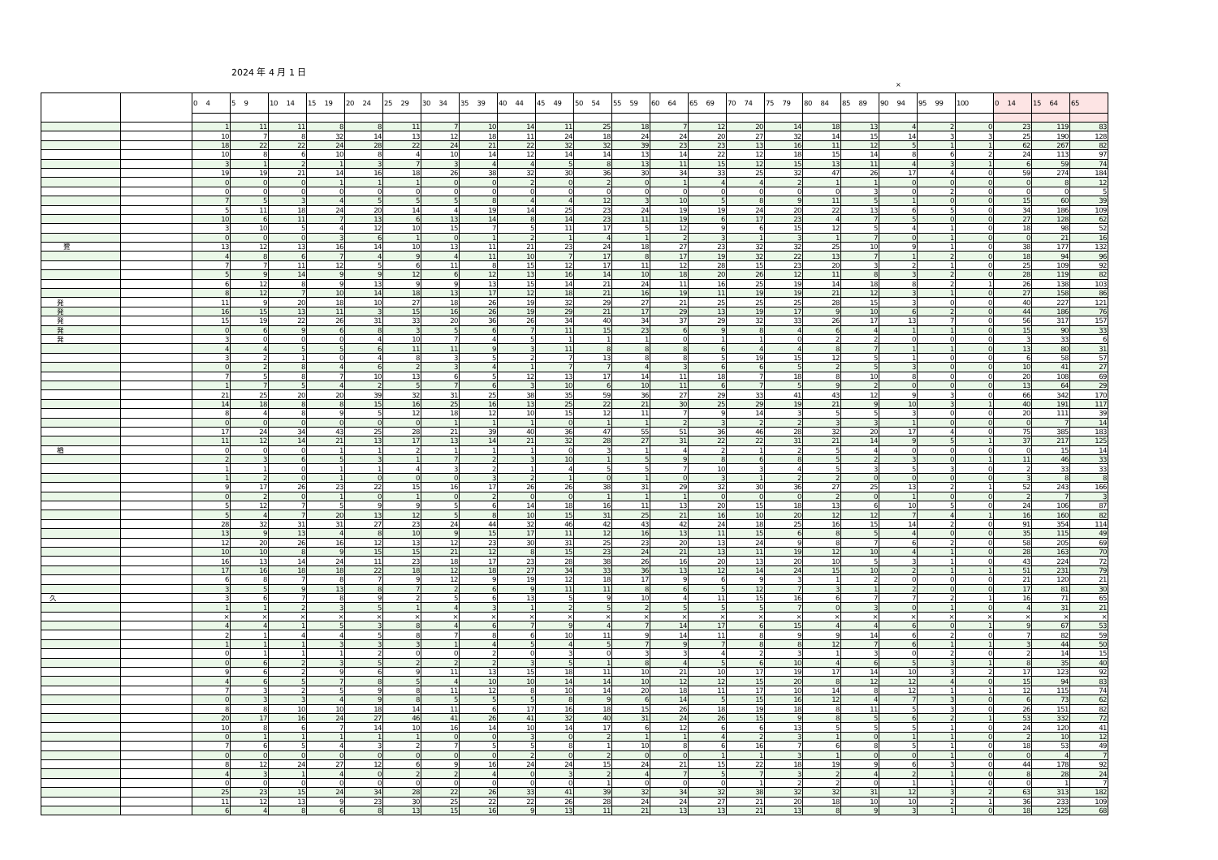2024 年 4 月 1 日
×
| | | 0 4 | 5 9 | 10 14 | 15 19 | 20 24 | 25 29 | 30 34 | 35 39 | 40 44 | 45 49 | 50 54 | 55 59 | 60 64 | 65 69 | 70 74 | 75 79 | 80 84 | 85 89 | 90 94 | 95 99 | 100 | 0 14 | 15 64 | 65 |
| --- | --- | --- | --- | --- | --- | --- | --- | --- | --- | --- | --- | --- | --- | --- | --- | --- | --- | --- | --- | --- | --- | --- | --- | --- | --- |
| | | 1 | 11 | 11 | 8 | 8 | 11 | 7 | 10 | 14 | 11 | 25 | 18 | 7 | 12 | 20 | 14 | 18 | 13 | 4 | 2 | 0 | 23 | 119 | 83 |
| | | 10 | 7 | 8 | 32 | 14 | 13 | 12 | 18 | 11 | 24 | 18 | 24 | 24 | 20 | 27 | 32 | 14 | 15 | 14 | 3 | 3 | 25 | 190 | 128 |
| | | 18 | 22 | 22 | 24 | 28 | 22 | 24 | 21 | 22 | 32 | 32 | 39 | 23 | 23 | 13 | 16 | 11 | 12 | 5 | 1 | 1 | 62 | 267 | 82 |
| | | 10 | 8 | 6 | 10 | 8 | 4 | 10 | 14 | 12 | 14 | 14 | 13 | 14 | 22 | 12 | 18 | 15 | 14 | 8 | 6 | 2 | 24 | 113 | 97 |
| | | 3 | 1 | 2 | 1 | 3 | 7 | 3 | 4 | 4 | 5 | 8 | 13 | 11 | 15 | 12 | 15 | 13 | 11 | 4 | 3 | 1 | 6 | 59 | 74 |
| | | 19 | 19 | 21 | 14 | 16 | 18 | 26 | 38 | 32 | 30 | 36 | 30 | 34 | 33 | 25 | 32 | 47 | 26 | 17 | 4 | 0 | 59 | 274 | 184 |
| | | 0 | 0 | 0 | 1 | 1 | 1 | 0 | 0 | 2 | 0 | 2 | 0 | 1 | 4 | 4 | 2 | 1 | 1 | 0 | 0 | 0 | 0 | 8 | 12 |
| | | 0 | 0 | 0 | 0 | 0 | 0 | 0 | 0 | 0 | 0 | 0 | 0 | 0 | 0 | 0 | 0 | 0 | 3 | 0 | 2 | 0 | 0 | 0 | 5 |
| | | 7 | 5 | 3 | 4 | 5 | 5 | 5 | 8 | 4 | 4 | 12 | 3 | 10 | 5 | 8 | 9 | 11 | 5 | 1 | 0 | 0 | 15 | 60 | 39 |
| | | 5 | 11 | 18 | 24 | 20 | 14 | 4 | 19 | 14 | 25 | 23 | 24 | 19 | 19 | 24 | 20 | 22 | 13 | 6 | 5 | 0 | 34 | 186 | 109 |
| | | 10 | 6 | 11 | 7 | 13 | 6 | 13 | 14 | 8 | 14 | 23 | 11 | 19 | 6 | 17 | 23 | 4 | 7 | 5 | 0 | 0 | 27 | 128 | 62 |
| | | 3 | 10 | 5 | 4 | 12 | 10 | 15 | 7 | 5 | 11 | 17 | 5 | 12 | 9 | 6 | 15 | 12 | 5 | 4 | 1 | 0 | 18 | 98 | 52 |
| | | 0 | 0 | 0 | 3 | 6 | 1 | 0 | 1 | 2 | 1 | 4 | 1 | 2 | 3 | 1 | 3 | 1 | 7 | 0 | 1 | 0 | 0 | 21 | 16 |
| 鷺 | | 13 | 12 | 13 | 16 | 14 | 10 | 13 | 11 | 21 | 23 | 24 | 18 | 27 | 23 | 32 | 32 | 25 | 10 | 9 | 1 | 0 | 38 | 177 | 132 |
| | | 4 | 8 | 6 | 7 | 4 | 9 | 4 | 11 | 10 | 7 | 17 | 8 | 17 | 19 | 32 | 22 | 13 | 7 | 1 | 2 | 0 | 18 | 94 | 96 |
| | | 7 | 7 | 11 | 12 | 5 | 6 | 11 | 8 | 15 | 12 | 17 | 11 | 12 | 28 | 15 | 23 | 20 | 3 | 2 | 1 | 0 | 25 | 109 | 92 |
| | | 5 | 9 | 14 | 9 | 9 | 12 | 6 | 12 | 13 | 16 | 14 | 10 | 18 | 20 | 26 | 12 | 11 | 8 | 3 | 2 | 0 | 28 | 119 | 82 |
| | | 6 | 12 | 8 | 9 | 13 | 9 | 9 | 13 | 15 | 14 | 21 | 24 | 11 | 16 | 25 | 19 | 14 | 18 | 8 | 2 | 1 | 26 | 138 | 103 |
| | | 8 | 12 | 7 | 10 | 14 | 18 | 13 | 17 | 12 | 18 | 21 | 16 | 19 | 11 | 19 | 19 | 21 | 12 | 3 | 1 | 0 | 27 | 158 | 86 |
| 発 | | 11 | 9 | 20 | 18 | 10 | 27 | 18 | 26 | 19 | 32 | 29 | 27 | 21 | 25 | 25 | 25 | 28 | 15 | 3 | 0 | 0 | 40 | 227 | 121 |
| 発 | | 16 | 15 | 13 | 11 | 3 | 15 | 16 | 26 | 19 | 29 | 21 | 17 | 29 | 13 | 19 | 17 | 9 | 10 | 6 | 2 | 0 | 44 | 186 | 76 |
| 発 | | 15 | 19 | 22 | 26 | 31 | 33 | 20 | 36 | 26 | 34 | 40 | 34 | 37 | 29 | 32 | 33 | 26 | 17 | 13 | 7 | 0 | 56 | 317 | 157 |
| 発 | | 0 | 6 | 9 | 6 | 8 | 3 | 5 | 6 | 7 | 11 | 15 | 23 | 6 | 9 | 8 | 4 | 6 | 4 | 1 | 1 | 0 | 15 | 90 | 33 |
| 発 | | 3 | 0 | 0 | 0 | 4 | 10 | 7 | 4 | 5 | 1 | 1 | 1 | 0 | 1 | 1 | 0 | 2 | 2 | 0 | 0 | 0 | 3 | 33 | 6 |
| | | 4 | 4 | 5 | 5 | 6 | 11 | 11 | 9 | 3 | 11 | 8 | 8 | 8 | 6 | 4 | 4 | 8 | 7 | 1 | 1 | 0 | 13 | 80 | 31 |
| | | 3 | 2 | 1 | 0 | 4 | 8 | 3 | 5 | 2 | 7 | 13 | 8 | 8 | 5 | 19 | 15 | 12 | 5 | 1 | 0 | 0 | 6 | 58 | 57 |
| | | 0 | 2 | 8 | 4 | 6 | 2 | 3 | 4 | 1 | 7 | 7 | 4 | 3 | 6 | 6 | 5 | 2 | 5 | 3 | 0 | 0 | 10 | 41 | 27 |
| | | 7 | 5 | 8 | 7 | 10 | 13 | 6 | 5 | 12 | 13 | 17 | 14 | 11 | 18 | 7 | 18 | 8 | 10 | 8 | 0 | 0 | 20 | 108 | 69 |
| | | 1 | 7 | 5 | 4 | 2 | 5 | 7 | 6 | 3 | 10 | 6 | 10 | 11 | 6 | 7 | 5 | 9 | 2 | 0 | 0 | 0 | 13 | 64 | 29 |
| | | 21 | 25 | 20 | 20 | 39 | 32 | 31 | 25 | 38 | 35 | 59 | 36 | 27 | 29 | 33 | 41 | 43 | 12 | 9 | 3 | 0 | 66 | 342 | 170 |
| | | 14 | 18 | 8 | 8 | 15 | 16 | 25 | 16 | 13 | 25 | 22 | 21 | 30 | 25 | 29 | 19 | 21 | 9 | 10 | 3 | 1 | 40 | 191 | 117 |
| | | 8 | 4 | 8 | 9 | 5 | 12 | 18 | 12 | 10 | 15 | 12 | 11 | 7 | 9 | 14 | 3 | 5 | 5 | 3 | 0 | 0 | 20 | 111 | 39 |
| | | 0 | 0 | 0 | 0 | 0 | 0 | 1 | 1 | 1 | 0 | 1 | 1 | 2 | 3 | 2 | 2 | 3 | 3 | 1 | 0 | 0 | 0 | 7 | 14 |
| | | 17 | 24 | 34 | 43 | 25 | 28 | 21 | 39 | 40 | 36 | 47 | 55 | 51 | 36 | 46 | 28 | 32 | 20 | 17 | 4 | 0 | 75 | 385 | 183 |
| | | 11 | 12 | 14 | 21 | 13 | 17 | 13 | 14 | 21 | 32 | 28 | 27 | 31 | 22 | 22 | 31 | 21 | 14 | 9 | 5 | 1 | 37 | 217 | 125 |
| 楢 | | 0 | 0 | 0 | 1 | 1 | 2 | 1 | 1 | 1 | 0 | 3 | 1 | 4 | 2 | 1 | 2 | 5 | 4 | 0 | 0 | 0 | 0 | 15 | 14 |
| | | 2 | 3 | 6 | 5 | 3 | 1 | 7 | 2 | 3 | 10 | 1 | 5 | 9 | 8 | 6 | 8 | 5 | 2 | 3 | 0 | 1 | 11 | 46 | 33 |
| | | 1 | 1 | 0 | 1 | 1 | 4 | 3 | 2 | 1 | 4 | 5 | 5 | 7 | 10 | 3 | 4 | 5 | 3 | 5 | 3 | 0 | 2 | 33 | 33 |
| | | 1 | 2 | 0 | 1 | 0 | 0 | 0 | 3 | 2 | 1 | 0 | 1 | 0 | 3 | 1 | 2 | 2 | 0 | 0 | 0 | 0 | 3 | 8 | 8 |
| | | 9 | 17 | 26 | 23 | 22 | 15 | 16 | 17 | 26 | 26 | 38 | 31 | 29 | 32 | 30 | 36 | 27 | 25 | 13 | 2 | 1 | 52 | 243 | 166 |
| | | 0 | 2 | 0 | 1 | 0 | 1 | 0 | 2 | 0 | 0 | 1 | 1 | 1 | 0 | 0 | 0 | 2 | 0 | 1 | 0 | 0 | 2 | 7 | 3 |
| | | 5 | 12 | 7 | 5 | 9 | 9 | 5 | 6 | 14 | 18 | 16 | 11 | 13 | 20 | 15 | 18 | 13 | 6 | 10 | 5 | 0 | 24 | 106 | 87 |
| | | 5 | 4 | 7 | 20 | 13 | 12 | 5 | 8 | 10 | 15 | 31 | 25 | 21 | 16 | 10 | 20 | 12 | 12 | 7 | 4 | 1 | 16 | 160 | 82 |
| | | 28 | 32 | 31 | 31 | 27 | 23 | 24 | 44 | 32 | 46 | 42 | 43 | 42 | 24 | 18 | 25 | 16 | 15 | 14 | 2 | 0 | 91 | 354 | 114 |
| | | 13 | 9 | 13 | 4 | 8 | 10 | 9 | 15 | 17 | 11 | 12 | 16 | 13 | 11 | 15 | 6 | 8 | 5 | 4 | 0 | 0 | 35 | 115 | 49 |
| | | 12 | 20 | 26 | 16 | 12 | 13 | 12 | 23 | 30 | 31 | 25 | 23 | 20 | 13 | 24 | 9 | 8 | 7 | 6 | 2 | 0 | 58 | 205 | 69 |
| | | 10 | 10 | 8 | 9 | 15 | 15 | 21 | 12 | 8 | 15 | 23 | 24 | 21 | 13 | 11 | 19 | 12 | 10 | 4 | 1 | 0 | 28 | 163 | 70 |
| | | 16 | 13 | 14 | 24 | 11 | 23 | 18 | 17 | 23 | 28 | 38 | 26 | 16 | 20 | 13 | 20 | 10 | 5 | 3 | 1 | 0 | 43 | 224 | 72 |
| | | 17 | 16 | 18 | 18 | 22 | 18 | 12 | 18 | 27 | 34 | 33 | 36 | 13 | 12 | 14 | 24 | 15 | 10 | 2 | 1 | 1 | 51 | 231 | 79 |
| | | 6 | 8 | 7 | 8 | 7 | 9 | 12 | 9 | 19 | 12 | 18 | 17 | 9 | 6 | 9 | 3 | 1 | 2 | 0 | 0 | 0 | 21 | 120 | 21 |
| | | 3 | 5 | 9 | 13 | 8 | 7 | 2 | 6 | 9 | 11 | 11 | 8 | 6 | 5 | 12 | 7 | 3 | 1 | 2 | 0 | 0 | 17 | 81 | 30 |
| 久 | | 3 | 6 | 7 | 8 | 9 | 2 | 5 | 6 | 13 | 5 | 9 | 10 | 4 | 11 | 15 | 16 | 6 | 7 | 7 | 2 | 1 | 16 | 71 | 65 |
| | | 1 | 1 | 2 | 3 | 5 | 1 | 4 | 3 | 1 | 2 | 5 | 2 | 5 | 5 | 5 | 7 | 0 | 3 | 0 | 1 | 0 | 4 | 31 | 21 |
| | | × | × | × | × | × | × | × | × | × | × | × | × | × | × | × | × | × | × | × | × | × | × | × | × |
| | | 4 | 4 | 1 | 5 | 3 | 8 | 4 | 6 | 7 | 9 | 4 | 7 | 14 | 17 | 6 | 15 | 4 | 4 | 6 | 0 | 1 | 9 | 67 | 53 |
| | | 2 | 1 | 4 | 4 | 5 | 8 | 7 | 8 | 6 | 10 | 11 | 9 | 14 | 11 | 8 | 9 | 9 | 14 | 6 | 2 | 0 | 7 | 82 | 59 |
| | | 1 | 1 | 1 | 3 | 3 | 3 | 1 | 4 | 5 | 4 | 5 | 7 | 9 | 7 | 8 | 8 | 12 | 7 | 6 | 1 | 1 | 3 | 44 | 50 |
| | | 0 | 1 | 1 | 1 | 2 | 0 | 0 | 2 | 0 | 3 | 0 | 3 | 3 | 4 | 2 | 3 | 1 | 3 | 0 | 2 | 0 | 2 | 14 | 15 |
| | | 0 | 6 | 2 | 3 | 5 | 2 | 2 | 2 | 3 | 5 | 1 | 8 | 4 | 5 | 6 | 10 | 4 | 6 | 5 | 3 | 1 | 8 | 35 | 40 |
| | | 9 | 6 | 2 | 9 | 6 | 9 | 11 | 13 | 15 | 18 | 11 | 10 | 21 | 10 | 17 | 19 | 17 | 14 | 10 | 3 | 2 | 17 | 123 | 92 |
| | | 4 | 6 | 5 | 7 | 8 | 5 | 4 | 10 | 10 | 14 | 14 | 10 | 12 | 12 | 15 | 20 | 8 | 12 | 12 | 4 | 0 | 15 | 94 | 83 |
| | | 7 | 3 | 2 | 5 | 9 | 8 | 11 | 12 | 8 | 10 | 14 | 20 | 18 | 11 | 17 | 10 | 14 | 8 | 12 | 1 | 1 | 12 | 115 | 74 |
| | | 0 | 3 | 3 | 4 | 9 | 8 | 5 | 5 | 5 | 8 | 9 | 6 | 14 | 5 | 15 | 16 | 12 | 4 | 7 | 3 | 0 | 6 | 73 | 62 |
| | | 8 | 8 | 10 | 10 | 18 | 14 | 11 | 6 | 17 | 16 | 18 | 15 | 26 | 18 | 19 | 18 | 8 | 11 | 5 | 3 | 0 | 26 | 151 | 82 |
| | | 20 | 17 | 16 | 24 | 27 | 46 | 41 | 26 | 41 | 32 | 40 | 31 | 24 | 26 | 15 | 9 | 8 | 5 | 6 | 2 | 1 | 53 | 332 | 72 |
| | | 10 | 8 | 6 | 7 | 14 | 10 | 16 | 14 | 10 | 14 | 17 | 6 | 12 | 6 | 6 | 13 | 5 | 5 | 5 | 1 | 0 | 24 | 120 | 41 |
| | | 0 | 1 | 1 | 1 | 1 | 1 | 0 | 0 | 3 | 0 | 2 | 1 | 1 | 4 | 2 | 3 | 1 | 0 | 1 | 1 | 0 | 2 | 10 | 12 |
| | | 7 | 6 | 5 | 4 | 3 | 2 | 7 | 5 | 5 | 8 | 1 | 10 | 8 | 6 | 16 | 7 | 6 | 8 | 5 | 1 | 0 | 18 | 53 | 49 |
| | | 0 | 0 | 0 | 0 | 0 | 0 | 0 | 0 | 2 | 0 | 2 | 0 | 0 | 1 | 1 | 3 | 1 | 0 | 0 | 1 | 0 | 0 | 4 | 7 |
| | | 8 | 12 | 24 | 27 | 12 | 6 | 9 | 16 | 24 | 24 | 15 | 24 | 21 | 15 | 22 | 18 | 19 | 9 | 6 | 3 | 0 | 44 | 178 | 92 |
| | | 4 | 3 | 1 | 4 | 0 | 2 | 2 | 4 | 0 | 3 | 2 | 4 | 7 | 5 | 7 | 3 | 2 | 4 | 2 | 1 | 0 | 8 | 28 | 24 |
| | | 0 | 0 | 0 | 0 | 0 | 0 | 0 | 0 | 0 | 0 | 1 | 0 | 0 | 0 | 1 | 2 | 2 | 0 | 1 | 1 | 0 | 0 | 1 | 7 |
| | | 25 | 23 | 15 | 24 | 34 | 28 | 22 | 26 | 33 | 41 | 39 | 32 | 34 | 32 | 38 | 32 | 32 | 31 | 12 | 3 | 2 | 63 | 313 | 182 |
| | | 11 | 12 | 13 | 9 | 23 | 30 | 25 | 22 | 22 | 26 | 28 | 24 | 24 | 27 | 21 | 20 | 18 | 10 | 10 | 2 | 1 | 36 | 233 | 109 |
| | | 6 | 4 | 8 | 6 | 8 | 13 | 15 | 16 | 9 | 13 | 11 | 21 | 13 | 13 | 21 | 13 | 8 | 9 | 3 | 1 | 0 | 18 | 125 | 68 |